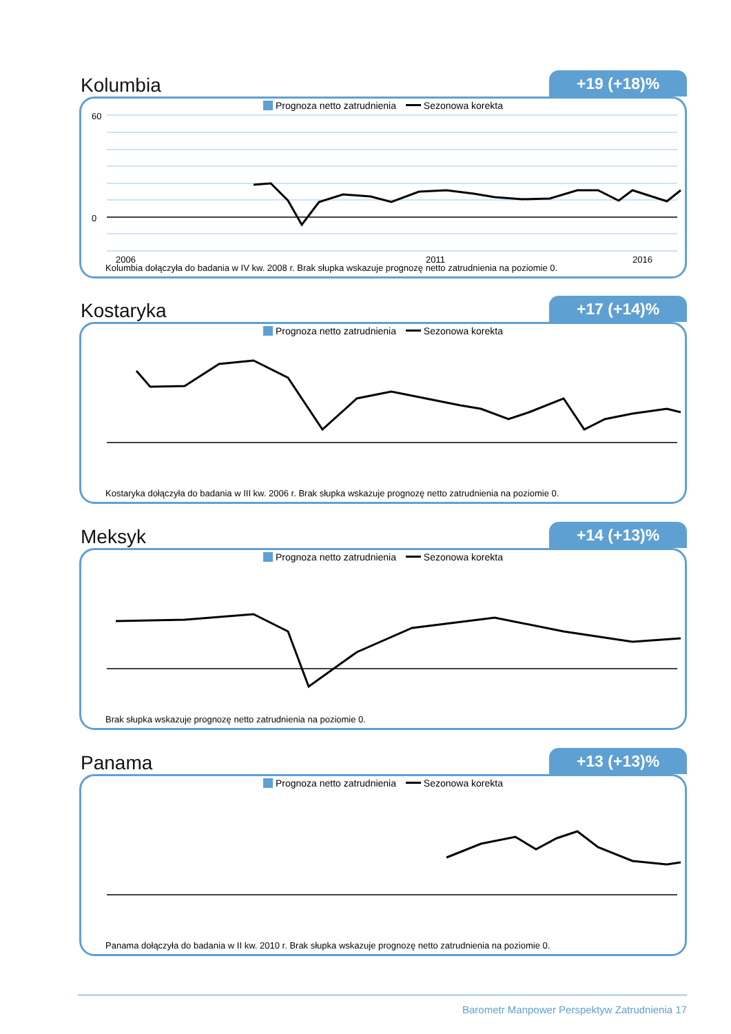Kolumbia
+19 (+18)%
Prognoza netto zatrudnienia Sezonowa korekta
60
0
2006
2011
2016
Kolumbia dołączyła do badania w IV kw. 2008 r. Brak słupka wskazuje prognozę netto zatrudnienia na poziomie 0.
Kostaryka
+17 (+14)%
Prognoza netto zatrudnienia Sezonowa korekta
Kostaryka dołączyła do badania w III kw. 2006 r. Brak słupka wskazuje prognozę netto zatrudnienia na poziomie 0.
Meksyk
+14 (+13)%
Prognoza netto zatrudnienia Sezonowa korekta
Brak słupka wskazuje prognozę netto zatrudnienia na poziomie 0.
Panama
+13 (+13)%
Prognoza netto zatrudnienia Sezonowa korekta
Panama dołączyła do badania w II kw. 2010 r. Brak słupka wskazuje prognozę netto zatrudnienia na poziomie 0.
Barometr Manpower Perspektyw Zatrudnienia 17